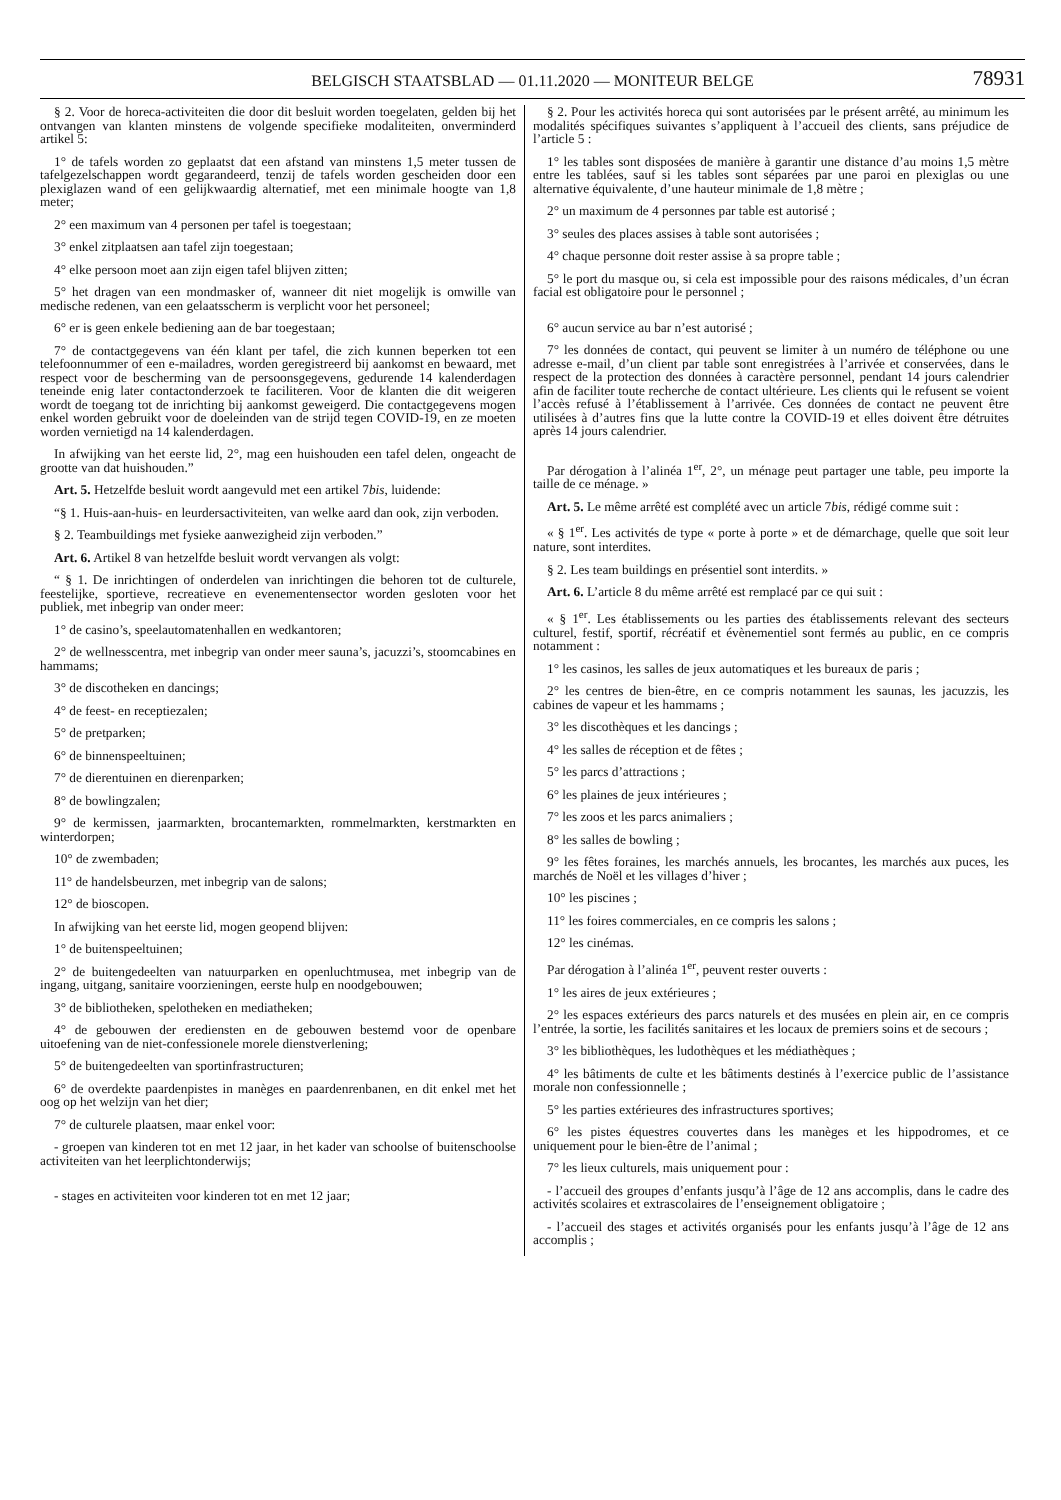BELGISCH STAATSBLAD — 01.11.2020 — MONITEUR BELGE
78931
§ 2. Voor de horeca-activiteiten die door dit besluit worden toegelaten, gelden bij het ontvangen van klanten minstens de volgende specifieke modaliteiten, onverminderd artikel 5:
1° de tafels worden zo geplaatst dat een afstand van minstens 1,5 meter tussen de tafelgezelschappen wordt gegarandeerd, tenzij de tafels worden gescheiden door een plexiglazen wand of een gelijkwaardig alternatief, met een minimale hoogte van 1,8 meter;
2° een maximum van 4 personen per tafel is toegestaan;
3° enkel zitplaatsen aan tafel zijn toegestaan;
4° elke persoon moet aan zijn eigen tafel blijven zitten;
5° het dragen van een mondmasker of, wanneer dit niet mogelijk is omwille van medische redenen, van een gelaatsscherm is verplicht voor het personeel;
6° er is geen enkele bediening aan de bar toegestaan;
7° de contactgegevens van één klant per tafel, die zich kunnen beperken tot een telefoonnummer of een e-mailadres, worden geregistreerd bij aankomst en bewaard, met respect voor de bescherming van de persoonsgegevens, gedurende 14 kalenderdagen teneinde enig later contactonderzoek te faciliteren. Voor de klanten die dit weigeren wordt de toegang tot de inrichting bij aankomst geweigerd. Die contactgegevens mogen enkel worden gebruikt voor de doeleinden van de strijd tegen COVID-19, en ze moeten worden vernietigd na 14 kalenderdagen.
In afwijking van het eerste lid, 2°, mag een huishouden een tafel delen, ongeacht de grootte van dat huishouden.”
Art. 5. Hetzelfde besluit wordt aangevuld met een artikel 7bis, luidende:
“§ 1. Huis-aan-huis- en leurdersactiviteiten, van welke aard dan ook, zijn verboden.
§ 2. Teambuildings met fysieke aanwezigheid zijn verboden.”
Art. 6. Artikel 8 van hetzelfde besluit wordt vervangen als volgt:
“ § 1. De inrichtingen of onderdelen van inrichtingen die behoren tot de culturele, feestelijke, sportieve, recreatieve en evenementensector worden gesloten voor het publiek, met inbegrip van onder meer:
1° de casino’s, speelautomatenhallen en wedkantoren;
2° de wellnesscentra, met inbegrip van onder meer sauna’s, jacuzzi’s, stoomcabines en hammams;
3° de discotheken en dancings;
4° de feest- en receptiezalen;
5° de pretparken;
6° de binnenspeeltuinen;
7° de dierentuinen en dierenparken;
8° de bowlingzalen;
9° de kermissen, jaarmarkten, brocantemarkten, rommelmarkten, kerstmarkten en winterdorpen;
10° de zwembaden;
11° de handelsbeurzen, met inbegrip van de salons;
12° de bioscopen.
In afwijking van het eerste lid, mogen geopend blijven:
1° de buitenspeeltuinen;
2° de buitengedeelten van natuurparken en openluchtmusea, met inbegrip van de ingang, uitgang, sanitaire voorzieningen, eerste hulp en noodgebouwen;
3° de bibliotheken, spelotheken en mediatheken;
4° de gebouwen der erediensten en de gebouwen bestemd voor de openbare uitoefening van de niet-confessionele morele dienstverlening;
5° de buitengedeelten van sportinfrastructuren;
6° de overdekte paardenpistes in manèges en paardenrenbanen, en dit enkel met het oog op het welzijn van het dier;
7° de culturele plaatsen, maar enkel voor:
- groepen van kinderen tot en met 12 jaar, in het kader van schoolse of buitenschoolse activiteiten van het leerplichtonderwijs;
- stages en activiteiten voor kinderen tot en met 12 jaar;
§ 2. Pour les activités horeca qui sont autorisées par le présent arrêté, au minimum les modalités spécifiques suivantes s’appliquent à l’accueil des clients, sans préjudice de l’article 5 :
1° les tables sont disposées de manière à garantir une distance d’au moins 1,5 mètre entre les tablées, sauf si les tables sont séparées par une paroi en plexiglas ou une alternative équivalente, d’une hauteur minimale de 1,8 mètre ;
2° un maximum de 4 personnes par table est autorisé ;
3° seules des places assises à table sont autorisées ;
4° chaque personne doit rester assise à sa propre table ;
5° le port du masque ou, si cela est impossible pour des raisons médicales, d’un écran facial est obligatoire pour le personnel ;
6° aucun service au bar n’est autorisé ;
7° les données de contact, qui peuvent se limiter à un numéro de téléphone ou une adresse e-mail, d’un client par table sont enregistrées à l’arrivée et conservées, dans le respect de la protection des données à caractère personnel, pendant 14 jours calendrier afin de faciliter toute recherche de contact ultérieure. Les clients qui le refusent se voient l’accès refusé à l’établissement à l’arrivée. Ces données de contact ne peuvent être utilisées à d’autres fins que la lutte contre la COVID-19 et elles doivent être détruites après 14 jours calendrier.
Par dérogation à l’alinéa 1<sup>er</sup>, 2°, un ménage peut partager une table, peu importe la taille de ce ménage. »
Art. 5. Le même arrêté est complété avec un article 7bis, rédigé comme suit :
« § 1<sup>er</sup>. Les activités de type « porte à porte » et de démarchage, quelle que soit leur nature, sont interdites.
§ 2. Les team buildings en présentiel sont interdits. »
Art. 6. L’article 8 du même arrêté est remplacé par ce qui suit :
« § 1<sup>er</sup>. Les établissements ou les parties des établissements relevant des secteurs culturel, festif, sportif, récréatif et évènementiel sont fermés au public, en ce compris notamment :
1° les casinos, les salles de jeux automatiques et les bureaux de paris ;
2° les centres de bien-être, en ce compris notamment les saunas, les jacuzzis, les cabines de vapeur et les hammams ;
3° les discothèques et les dancings ;
4° les salles de réception et de fêtes ;
5° les parcs d’attractions ;
6° les plaines de jeux intérieures ;
7° les zoos et les parcs animaliers ;
8° les salles de bowling ;
9° les fêtes foraines, les marchés annuels, les brocantes, les marchés aux puces, les marchés de Noël et les villages d’hiver ;
10° les piscines ;
11° les foires commerciales, en ce compris les salons ;
12° les cinémas.
Par dérogation à l’alinéa 1<sup>er</sup>, peuvent rester ouverts :
1° les aires de jeux extérieures ;
2° les espaces extérieurs des parcs naturels et des musées en plein air, en ce compris l’entrée, la sortie, les facilités sanitaires et les locaux de premiers soins et de secours ;
3° les bibliothèques, les ludothèques et les médiathèques ;
4° les bâtiments de culte et les bâtiments destinés à l’exercice public de l’assistance morale non confessionnelle ;
5° les parties extérieures des infrastructures sportives;
6° les pistes équestres couvertes dans les manèges et les hippodromes, et ce uniquement pour le bien-être de l’animal ;
7° les lieux culturels, mais uniquement pour :
- l’accueil des groupes d’enfants jusqu’à l’âge de 12 ans accomplis, dans le cadre des activités scolaires et extrascolaires de l’enseignement obligatoire ;
- l’accueil des stages et activités organisés pour les enfants jusqu’à l’âge de 12 ans accomplis ;